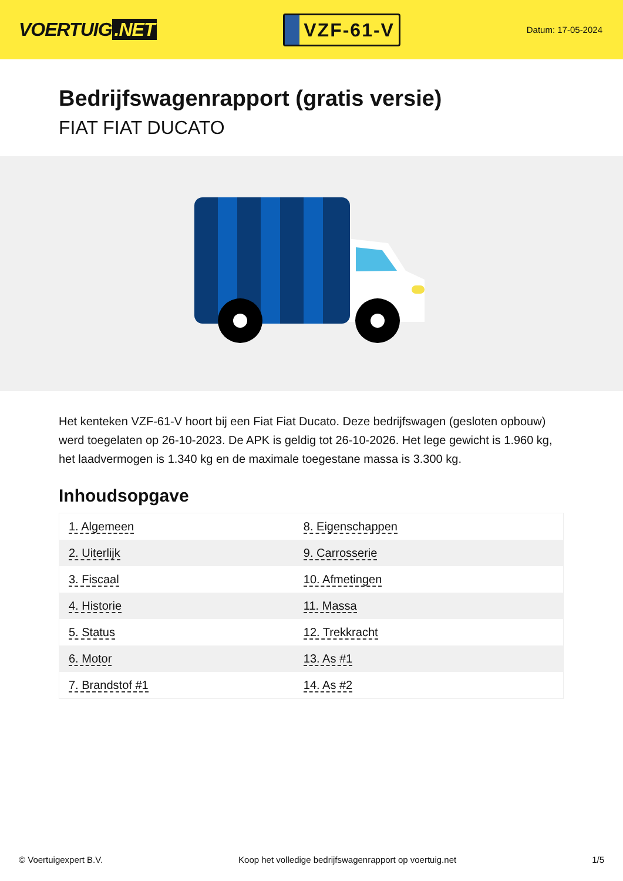VOERTUIG.NET
VZF-61-V
Datum: 17-05-2024
Bedrijfswagenrapport (gratis versie)
FIAT FIAT DUCATO
Het kenteken VZF-61-V hoort bij een Fiat Fiat Ducato. Deze bedrijfswagen (gesloten opbouw) werd toegelaten op 26-10-2023. De APK is geldig tot 26-10-2026. Het lege gewicht is 1.960 kg, het laadvermogen is 1.340 kg en de maximale toegestane massa is 3.300 kg.
Inhoudsopgave
| 1. Algemeen | 8. Eigenschappen |
| 2. Uiterlijk | 9. Carrosserie |
| 3. Fiscaal | 10. Afmetingen |
| 4. Historie | 11. Massa |
| 5. Status | 12. Trekkracht |
| 6. Motor | 13. As #1 |
| 7. Brandstof #1 | 14. As #2 |
© Voertuigexpert B.V. Koop het volledige bedrijfswagenrapport op voertuig.net 1/5